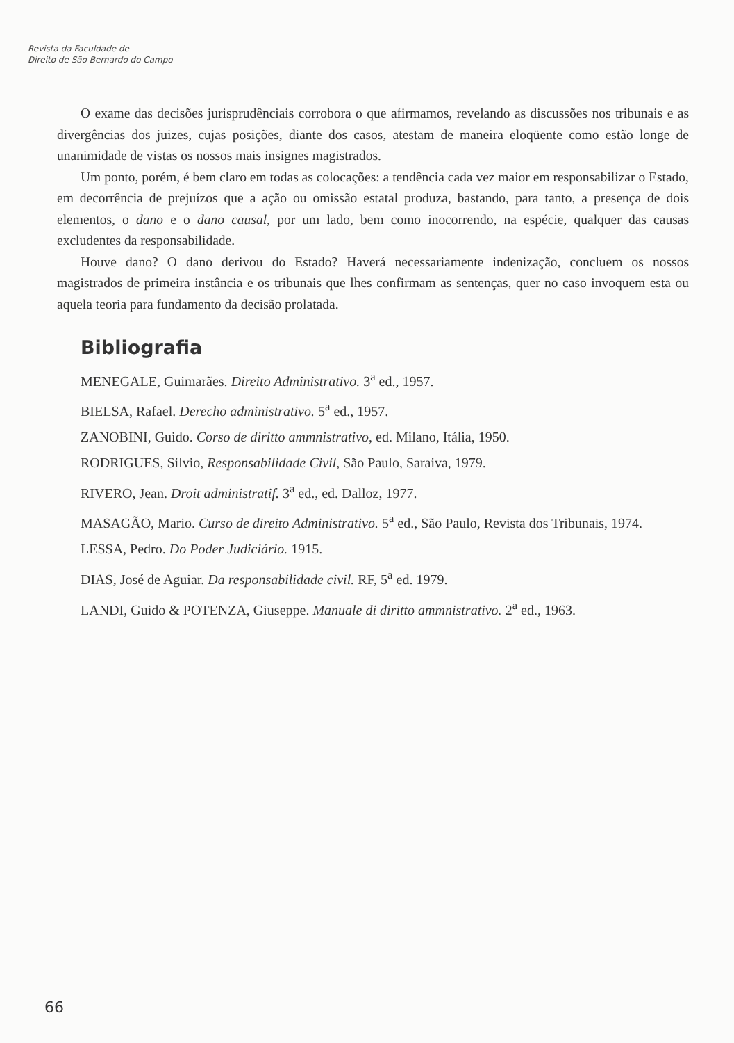Revista da Faculdade de
Direito de São Bernardo do Campo
O exame das decisões jurisprudênciais corrobora o que afirmamos, revelando as discussões nos tribunais e as divergências dos juizes, cujas posições, diante dos casos, atestam de maneira eloqüente como estão longe de unanimidade de vistas os nossos mais insignes magistrados.
Um ponto, porém, é bem claro em todas as colocações: a tendência cada vez maior em responsabilizar o Estado, em decorrência de prejuízos que a ação ou omissão estatal produza, bastando, para tanto, a presença de dois elementos, o dano e o dano causal, por um lado, bem como inocorrendo, na espécie, qualquer das causas excludentes da responsabilidade.
Houve dano? O dano derivou do Estado? Haverá necessariamente indenização, concluem os nossos magistrados de primeira instância e os tribunais que lhes confirmam as sentenças, quer no caso invoquem esta ou aquela teoria para fundamento da decisão prolatada.
Bibliografia
MENEGALE, Guimarães. Direito Administrativo. 3<sup>a</sup> ed., 1957.
BIELSA, Rafael. Derecho administrativo. 5<sup>a</sup> ed., 1957.
ZANOBINI, Guido. Corso de diritto ammnistrativo, ed. Milano, Itália, 1950.
RODRIGUES, Silvio, Responsabilidade Civil, São Paulo, Saraiva, 1979.
RIVERO, Jean. Droit administratif. 3<sup>a</sup> ed., ed. Dalloz, 1977.
MASAGÃO, Mario. Curso de direito Administrativo. 5<sup>a</sup> ed., São Paulo, Revista dos Tribunais, 1974.
LESSA, Pedro. Do Poder Judiciário. 1915.
DIAS, José de Aguiar. Da responsabilidade civil. RF, 5<sup>a</sup> ed. 1979.
LANDI, Guido & POTENZA, Giuseppe. Manuale di diritto ammnistrativo. 2<sup>a</sup> ed., 1963.
66